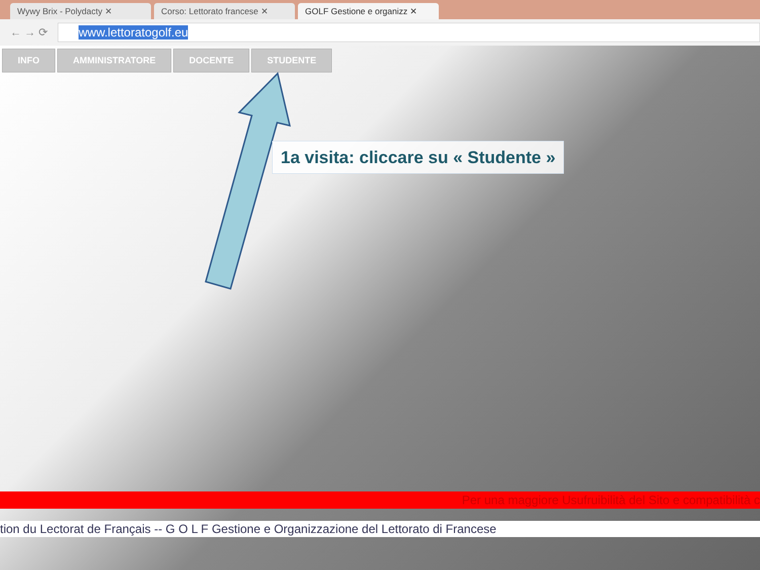Wywy Brix - Polydacty ✕
Corso: Lettorato francese ✕
GOLF Gestione e organizz ✕
← → ⟳
www.lettoratogolf.eu
INFO AMMINISTRATORE DOCENTE STUDENTE
1a visita: cliccare su « Studente »
Per una maggiore Usufruibilità del Sito e compatibilità c
tion du Lectorat de Français -- G O L F Gestione e Organizzazione del Lettorato di Francese